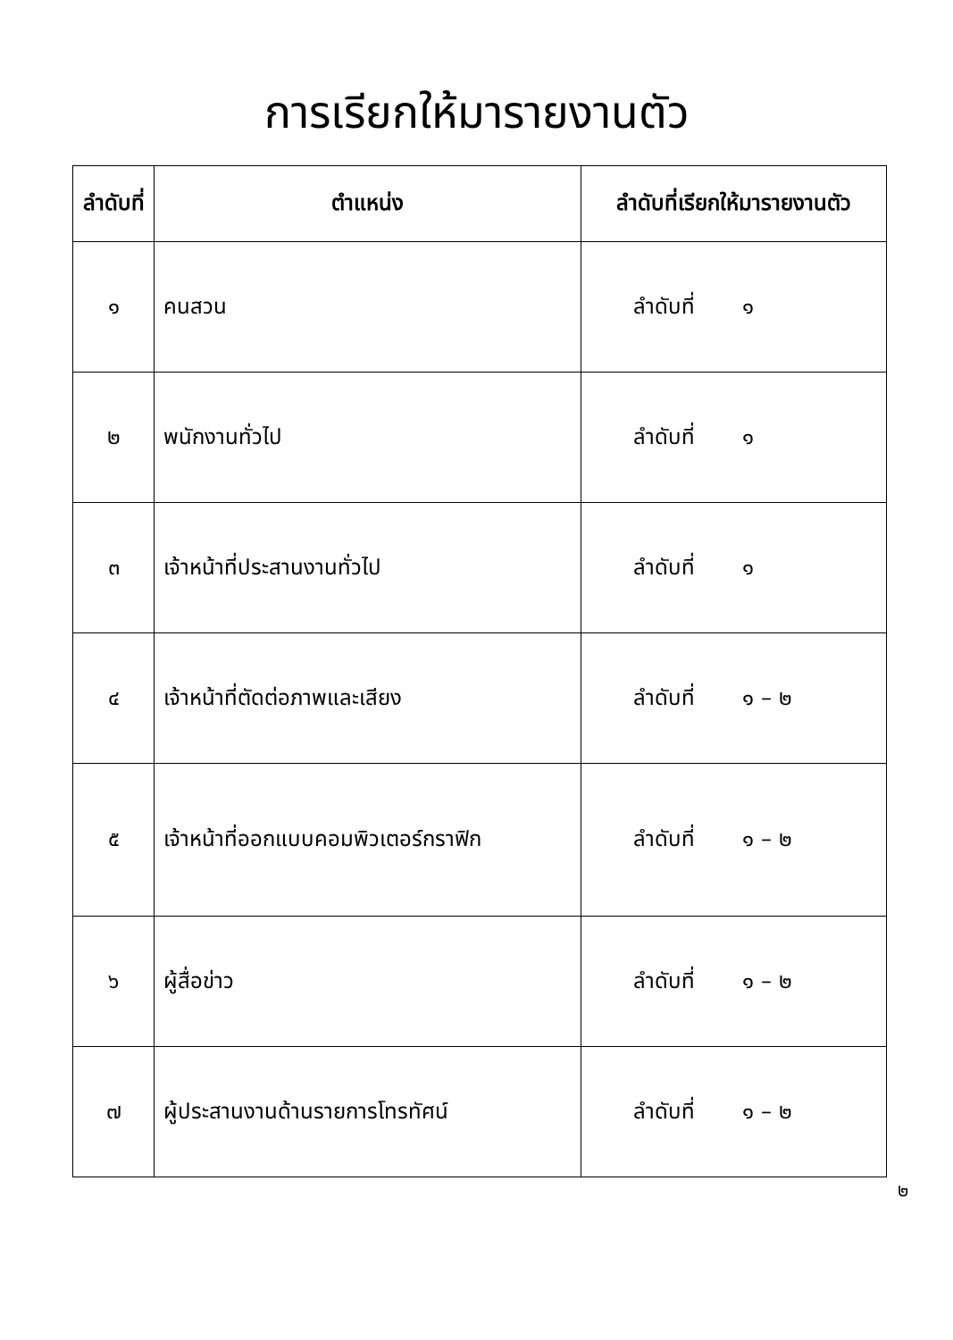การเรียกให้มารายงานตัว
| ลำดับที่ | ตำแหน่ง | ลำดับที่เรียกให้มารายงานตัว |
| --- | --- | --- |
| ๑ | คนสวน | ลำดับที่ ๑ |
| ๒ | พนักงานทั่วไป | ลำดับที่ ๑ |
| ๓ | เจ้าหน้าที่ประสานงานทั่วไป | ลำดับที่ ๑ |
| ๔ | เจ้าหน้าที่ตัดต่อภาพและเสียง | ลำดับที่ ๑ – ๒ |
| ๕ | เจ้าหน้าที่ออกแบบคอมพิวเตอร์กราฟิก | ลำดับที่ ๑ – ๒ |
| ๖ | ผู้สื่อข่าว | ลำดับที่ ๑ – ๒ |
| ๗ | ผู้ประสานงานด้านรายการโทรทัศน์ | ลำดับที่ ๑ – ๒ |
๒